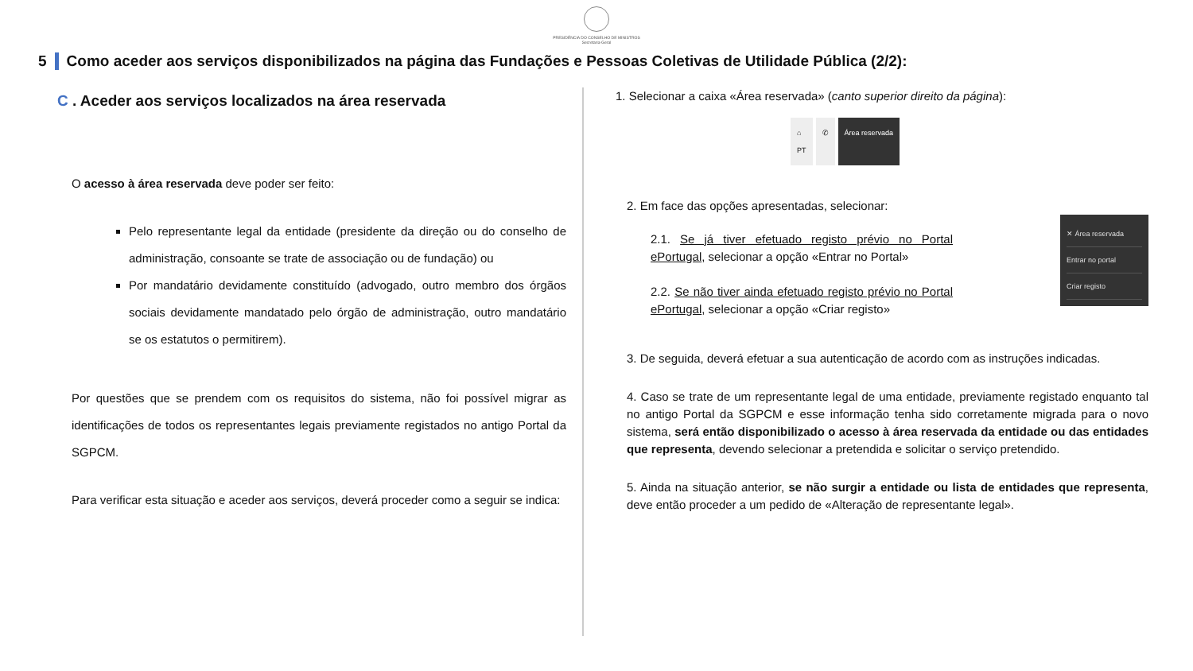PRESIDÊNCIA DO CONSELHO DE MINISTROS
Secretaria-Geral
5 Como aceder aos serviços disponibilizados na página das Fundações e Pessoas Coletivas de Utilidade Pública (2/2):
C . Aceder aos serviços localizados na área reservada
O acesso à área reservada deve poder ser feito:
Pelo representante legal da entidade (presidente da direção ou do conselho de administração, consoante se trate de associação ou de fundação) ou
Por mandatário devidamente constituído (advogado, outro membro dos órgãos sociais devidamente mandatado pelo órgão de administração, outro mandatário se os estatutos o permitirem).
Por questões que se prendem com os requisitos do sistema, não foi possível migrar as identificações de todos os representantes legais previamente registados no antigo Portal da SGPCM.
Para verificar esta situação e aceder aos serviços, deverá proceder como a seguir se indica:
1. Selecionar a caixa «Área reservada» (canto superior direito da página):
⌂
PT
✆ Área reservada
2. Em face das opções apresentadas, selecionar:
✕ Área reservada
Entrar no portal
Criar registo
2.1. Se já tiver efetuado registo prévio no Portal ePortugal, selecionar a opção «Entrar no Portal»
2.2. Se não tiver ainda efetuado registo prévio no Portal ePortugal, selecionar a opção «Criar registo»
3. De seguida, deverá efetuar a sua autenticação de acordo com as instruções indicadas.
4. Caso se trate de um representante legal de uma entidade, previamente registado enquanto tal no antigo Portal da SGPCM e esse informação tenha sido corretamente migrada para o novo sistema, será então disponibilizado o acesso à área reservada da entidade ou das entidades que representa, devendo selecionar a pretendida e solicitar o serviço pretendido.
5. Ainda na situação anterior, se não surgir a entidade ou lista de entidades que representa, deve então proceder a um pedido de «Alteração de representante legal».